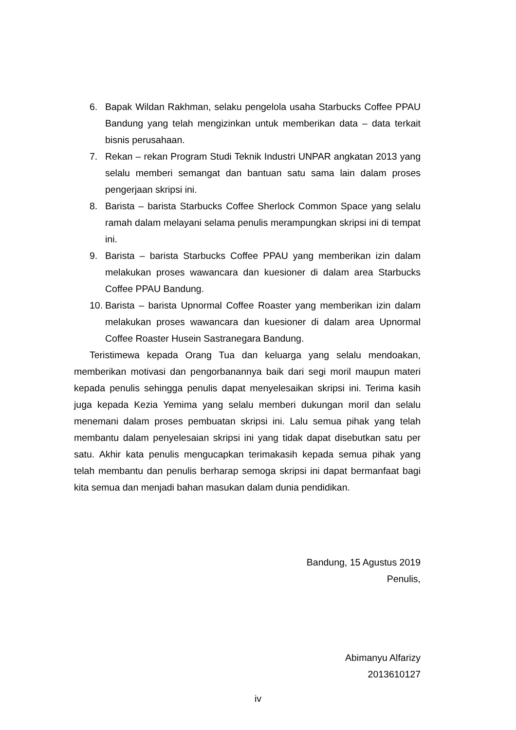6. Bapak Wildan Rakhman, selaku pengelola usaha Starbucks Coffee PPAU Bandung yang telah mengizinkan untuk memberikan data – data terkait bisnis perusahaan.
7. Rekan – rekan Program Studi Teknik Industri UNPAR angkatan 2013 yang selalu memberi semangat dan bantuan satu sama lain dalam proses pengerjaan skripsi ini.
8. Barista – barista Starbucks Coffee Sherlock Common Space yang selalu ramah dalam melayani selama penulis merampungkan skripsi ini di tempat ini.
9. Barista – barista Starbucks Coffee PPAU yang memberikan izin dalam melakukan proses wawancara dan kuesioner di dalam area Starbucks Coffee PPAU Bandung.
10.
Barista – barista Upnormal Coffee Roaster yang memberikan izin dalam melakukan proses wawancara dan kuesioner di dalam area Upnormal Coffee Roaster Husein Sastranegara Bandung.
Teristimewa kepada Orang Tua dan keluarga yang selalu mendoakan, memberikan motivasi dan pengorbanannya baik dari segi moril maupun materi kepada penulis sehingga penulis dapat menyelesaikan skripsi ini. Terima kasih juga kepada Kezia Yemima yang selalu memberi dukungan moril dan selalu menemani dalam proses pembuatan skripsi ini. Lalu semua pihak yang telah membantu dalam penyelesaian skripsi ini yang tidak dapat disebutkan satu per satu. Akhir kata penulis mengucapkan terimakasih kepada semua pihak yang telah membantu dan penulis berharap semoga skripsi ini dapat bermanfaat bagi kita semua dan menjadi bahan masukan dalam dunia pendidikan.
Bandung, 15 Agustus 2019
Penulis,
Abimanyu Alfarizy
2013610127
iv